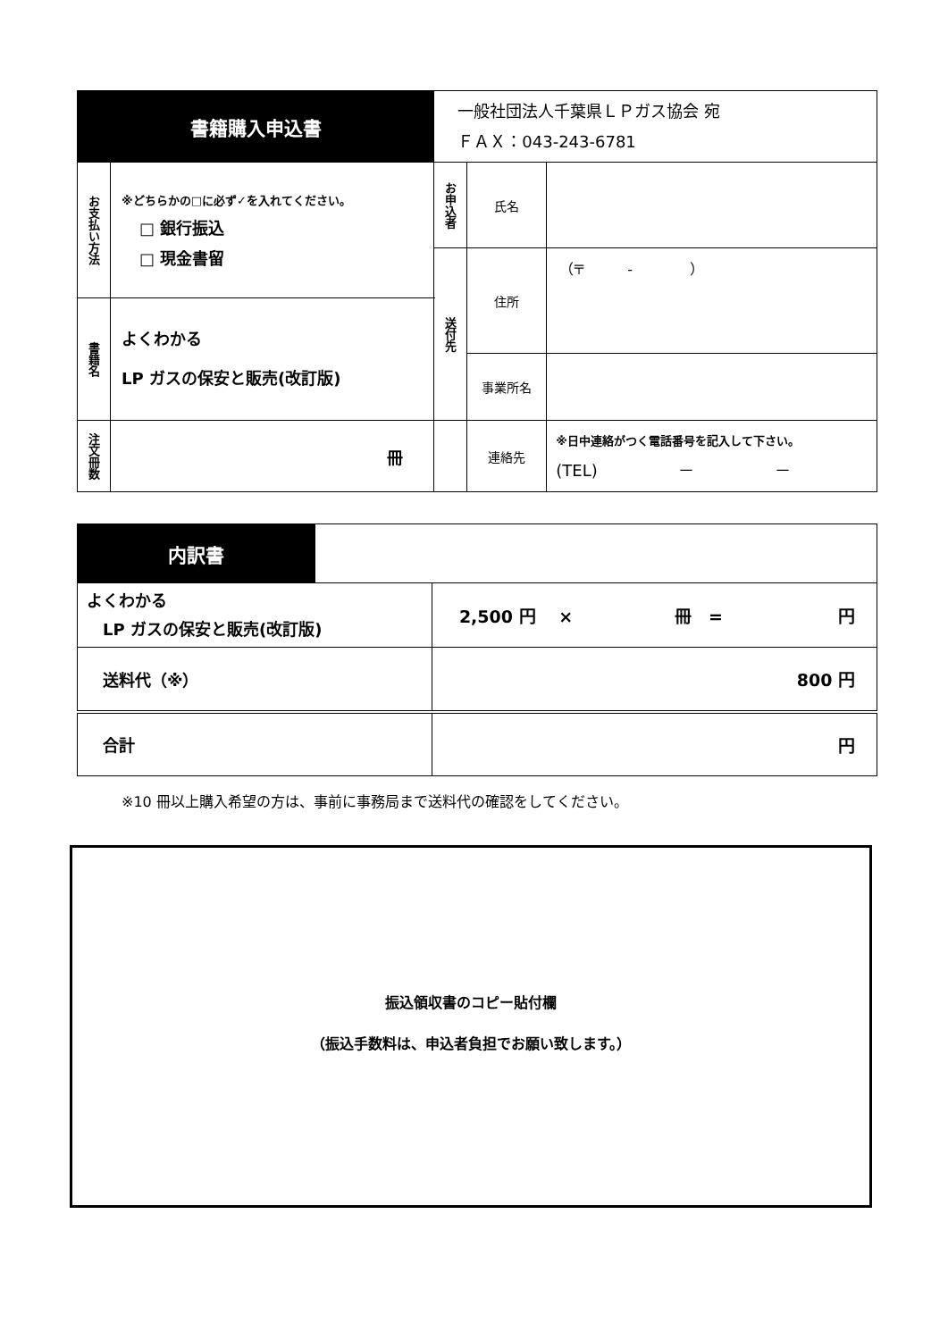| 書籍購入申込書 | | 一般社団法人千葉県ＬＰガス協会 宛 ＦＡＸ：043-243-6781 | | |
| お支払い方法 | ※どちらかの□に必ず✓を入れてください。 □ 銀行振込 □ 現金書留 | お申込者 | 氏名 | |
| | | 送付先 | 住所 | （〒 - ） |
| 書籍名 | よくわかる LP ガスの保安と販売(改訂版) | | | |
| | | | 事業所名 | |
| 注文冊数 | 冊 | | 連絡先 | ※日中連絡がつく電話番号を記入して下さい。 (TEL) － － |
| 内訳書 | | |
| よくわかる LP ガスの保安と販売(改訂版) | | 2,500 円 × 冊 = 円 |
| 送料代（※） | | 800 円 |
| 合計 | | 円 |
※10 冊以上購入希望の方は、事前に事務局まで送料代の確認をしてください。
振込領収書のコピー貼付欄
（振込手数料は、申込者負担でお願い致します。）